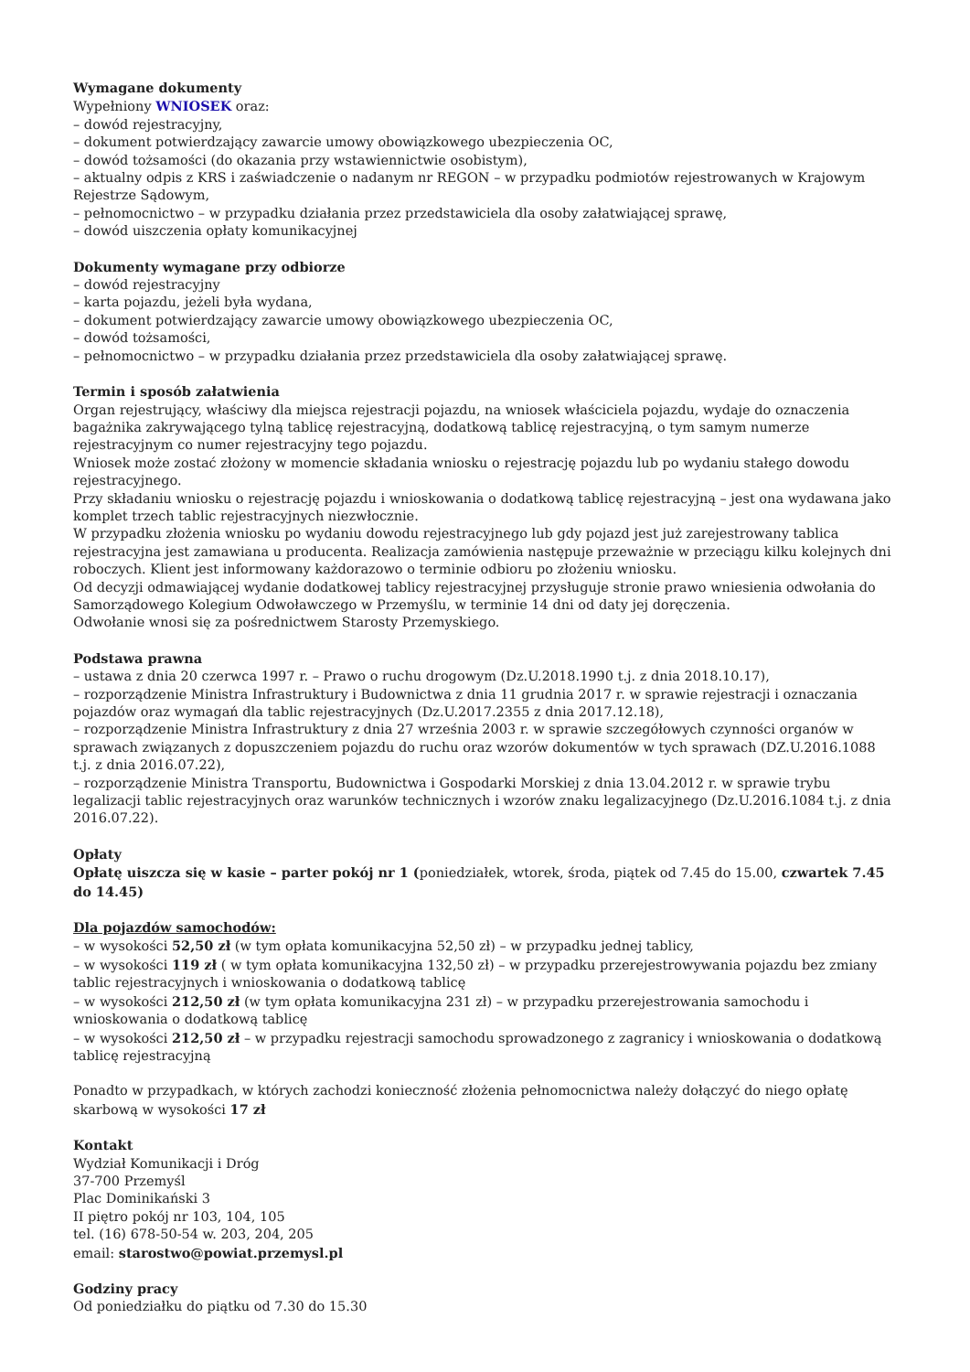Wymagane dokumenty
Wypełniony WNIOSEK oraz:
– dowód rejestracyjny,
– dokument potwierdzający zawarcie umowy obowiązkowego ubezpieczenia OC,
– dowód tożsamości (do okazania przy wstawiennictwie osobistym),
– aktualny odpis z KRS i zaświadczenie o nadanym nr REGON – w przypadku podmiotów rejestrowanych w Krajowym Rejestrze Sądowym,
– pełnomocnictwo – w przypadku działania przez przedstawiciela dla osoby załatwiającej sprawę,
– dowód uiszczenia opłaty komunikacyjnej
Dokumenty wymagane przy odbiorze
– dowód rejestracyjny
– karta pojazdu, jeżeli była wydana,
– dokument potwierdzający zawarcie umowy obowiązkowego ubezpieczenia OC,
– dowód tożsamości,
– pełnomocnictwo – w przypadku działania przez przedstawiciela dla osoby załatwiającej sprawę.
Termin i sposób załatwienia
Organ rejestrujący, właściwy dla miejsca rejestracji pojazdu, na wniosek właściciela pojazdu, wydaje do oznaczenia bagażnika zakrywającego tylną tablicę rejestracyjną, dodatkową tablicę rejestracyjną, o tym samym numerze rejestracyjnym co numer rejestracyjny tego pojazdu.
Wniosek może zostać złożony w momencie składania wniosku o rejestrację pojazdu lub po wydaniu stałego dowodu rejestracyjnego.
Przy składaniu wniosku o rejestrację pojazdu i wnioskowania o dodatkową tablicę rejestracyjną – jest ona wydawana jako komplet trzech tablic rejestracyjnych niezwłocznie.
W przypadku złożenia wniosku po wydaniu dowodu rejestracyjnego lub gdy pojazd jest już zarejestrowany tablica rejestracyjna jest zamawiana u producenta. Realizacja zamówienia następuje przeważnie w przeciągu kilku kolejnych dni roboczych. Klient jest informowany każdorazowo o terminie odbioru po złożeniu wniosku.
Od decyzji odmawiającej wydanie dodatkowej tablicy rejestracyjnej przysługuje stronie prawo wniesienia odwołania do Samorządowego Kolegium Odwoławczego w Przemyślu, w terminie 14 dni od daty jej doręczenia.
Odwołanie wnosi się za pośrednictwem Starosty Przemyskiego.
Podstawa prawna
– ustawa z dnia 20 czerwca 1997 r. – Prawo o ruchu drogowym (Dz.U.2018.1990 t.j. z dnia 2018.10.17),
– rozporządzenie Ministra Infrastruktury i Budownictwa z dnia 11 grudnia 2017 r. w sprawie rejestracji i oznaczania pojazdów oraz wymagań dla tablic rejestracyjnych (Dz.U.2017.2355 z dnia 2017.12.18),
– rozporządzenie Ministra Infrastruktury z dnia 27 września 2003 r. w sprawie szczegółowych czynności organów w sprawach związanych z dopuszczeniem pojazdu do ruchu oraz wzorów dokumentów w tych sprawach (DZ.U.2016.1088 t.j. z dnia 2016.07.22),
– rozporządzenie Ministra Transportu, Budownictwa i Gospodarki Morskiej z dnia 13.04.2012 r. w sprawie trybu legalizacji tablic rejestracyjnych oraz warunków technicznych i wzorów znaku legalizacyjnego (Dz.U.2016.1084 t.j. z dnia 2016.07.22).
Opłaty
Opłatę uiszcza się w kasie – parter pokój nr 1 (poniedziałek, wtorek, środa, piątek od 7.45 do 15.00, czwartek 7.45 do 14.45)
Dla pojazdów samochodów:
– w wysokości 52,50 zł (w tym opłata komunikacyjna 52,50 zł) – w przypadku jednej tablicy,
– w wysokości 119 zł ( w tym opłata komunikacyjna 132,50 zł) – w przypadku przerejestrowywania pojazdu bez zmiany tablic rejestracyjnych i wnioskowania o dodatkową tablicę
– w wysokości 212,50 zł (w tym opłata komunikacyjna 231 zł) – w przypadku przerejestrowania samochodu i wnioskowania o dodatkową tablicę
– w wysokości 212,50 zł – w przypadku rejestracji samochodu sprowadzonego z zagranicy i wnioskowania o dodatkową tablicę rejestracyjną
Ponadto w przypadkach, w których zachodzi konieczność złożenia pełnomocnictwa należy dołączyć do niego opłatę skarbową w wysokości 17 zł
Kontakt
Wydział Komunikacji i Dróg
37-700 Przemyśl
Plac Dominikański 3
II piętro pokój nr 103, 104, 105
tel. (16) 678-50-54 w. 203, 204, 205
email: starostwo@powiat.przemysl.pl
Godziny pracy
Od poniedziałku do piątku od 7.30 do 15.30